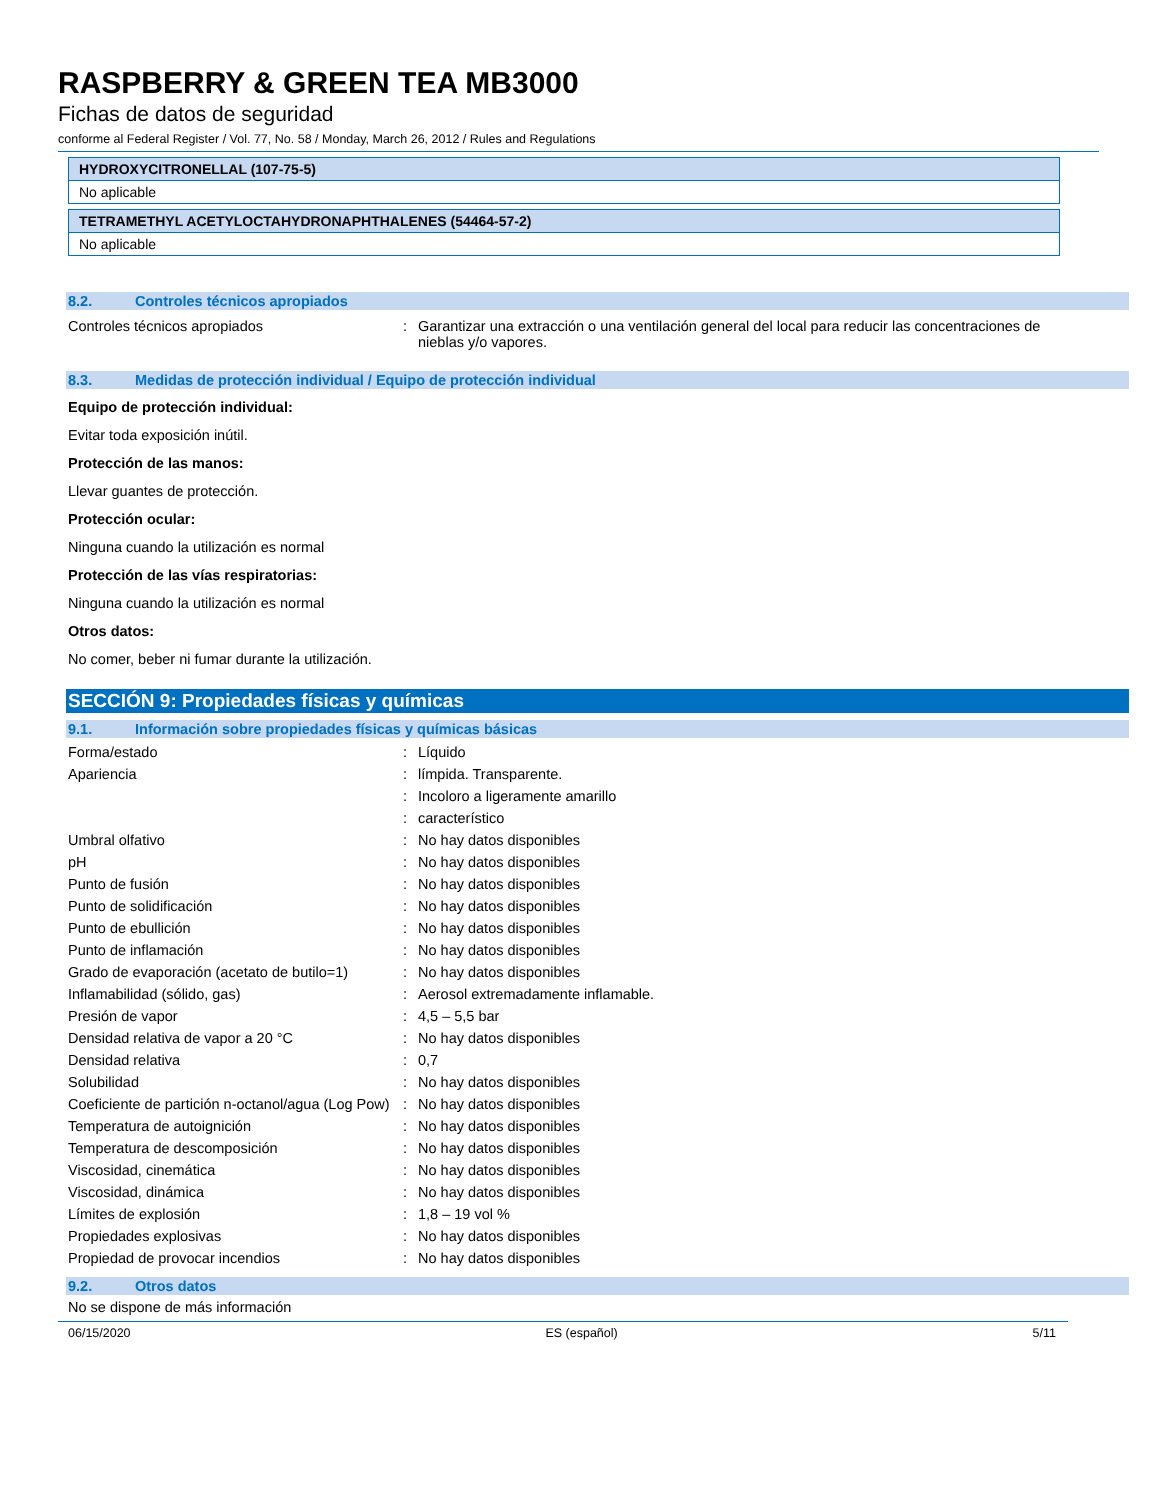RASPBERRY & GREEN TEA MB3000
Fichas de datos de seguridad
conforme al Federal Register / Vol. 77, No. 58 / Monday, March 26, 2012 / Rules and Regulations
HYDROXYCITRONELLAL (107-75-5)
No aplicable
TETRAMETHYL ACETYLOCTAHYDRONAPHTHALENES (54464-57-2)
No aplicable
8.2. Controles técnicos apropiados
| Controles técnicos apropiados | : | Garantizar una extracción o una ventilación general del local para reducir las concentraciones de nieblas y/o vapores. |
8.3. Medidas de protección individual / Equipo de protección individual
Equipo de protección individual:
Evitar toda exposición inútil.
Protección de las manos:
Llevar guantes de protección.
Protección ocular:
Ninguna cuando la utilización es normal
Protección de las vías respiratorias:
Ninguna cuando la utilización es normal
Otros datos:
No comer, beber ni fumar durante la utilización.
SECCIÓN 9: Propiedades físicas y químicas
9.1. Información sobre propiedades físicas y químicas básicas
| Forma/estado | : | Líquido |
| Apariencia | : | límpida. Transparente. |
| | : | Incoloro a ligeramente amarillo |
| | : | característico |
| Umbral olfativo | : | No hay datos disponibles |
| pH | : | No hay datos disponibles |
| Punto de fusión | : | No hay datos disponibles |
| Punto de solidificación | : | No hay datos disponibles |
| Punto de ebullición | : | No hay datos disponibles |
| Punto de inflamación | : | No hay datos disponibles |
| Grado de evaporación (acetato de butilo=1) | : | No hay datos disponibles |
| Inflamabilidad (sólido, gas) | : | Aerosol extremadamente inflamable. |
| Presión de vapor | : | 4,5 – 5,5 bar |
| Densidad relativa de vapor a 20 °C | : | No hay datos disponibles |
| Densidad relativa | : | 0,7 |
| Solubilidad | : | No hay datos disponibles |
| Coeficiente de partición n-octanol/agua (Log Pow) | : | No hay datos disponibles |
| Temperatura de autoignición | : | No hay datos disponibles |
| Temperatura de descomposición | : | No hay datos disponibles |
| Viscosidad, cinemática | : | No hay datos disponibles |
| Viscosidad, dinámica | : | No hay datos disponibles |
| Límites de explosión | : | 1,8 – 19 vol % |
| Propiedades explosivas | : | No hay datos disponibles |
| Propiedad de provocar incendios | : | No hay datos disponibles |
9.2. Otros datos
No se dispone de más información
06/15/2020 ES (español) 5/11